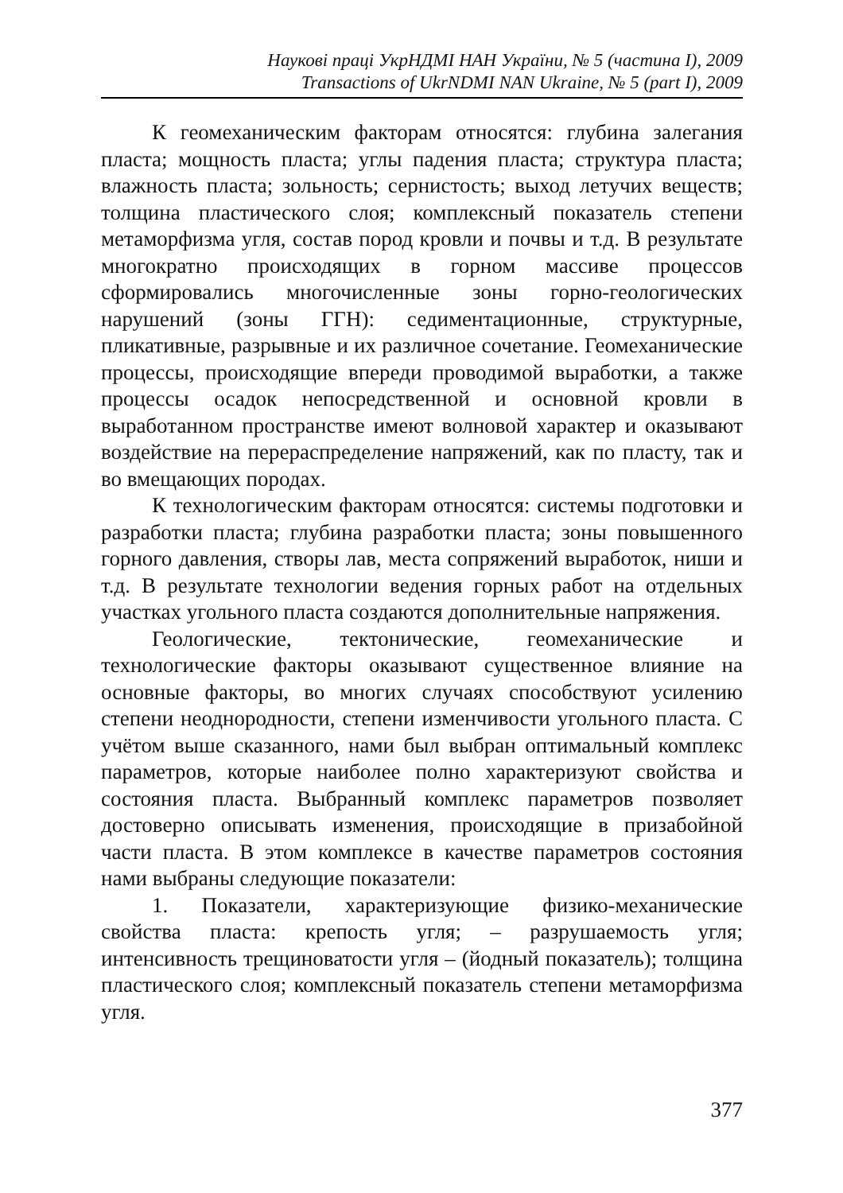Наукові праці УкрНДМІ НАН України, № 5 (частина I), 2009
Transactions of UkrNDMI NAN Ukraine, № 5 (part I), 2009
К геомеханическим факторам относятся: глубина залегания пласта; мощность пласта; углы падения пласта; структура пласта; влажность пласта; зольность; сернистость; выход летучих веществ; толщина пластического слоя; комплексный показатель степени метаморфизма угля, состав пород кровли и почвы и т.д. В результате многократно происходящих в горном массиве процессов сформировались многочисленные зоны горно-геологических нарушений (зоны ГГН): седиментационные, структурные, пликативные, разрывные и их различное сочетание. Геомеханические процессы, происходящие впереди проводимой выработки, а также процессы осадок непосредственной и основной кровли в выработанном пространстве имеют волновой характер и оказывают воздействие на перераспределение напряжений, как по пласту, так и во вмещающих породах.
К технологическим факторам относятся: системы подготовки и разработки пласта; глубина разработки пласта; зоны повышенного горного давления, створы лав, места сопряжений выработок, ниши и т.д. В результате технологии ведения горных работ на отдельных участках угольного пласта создаются дополнительные напряжения.
Геологические, тектонические, геомеханические и технологические факторы оказывают существенное влияние на основные факторы, во многих случаях способствуют усилению степени неоднородности, степени изменчивости угольного пласта. С учётом выше сказанного, нами был выбран оптимальный комплекс параметров, которые наиболее полно характеризуют свойства и состояния пласта. Выбранный комплекс параметров позволяет достоверно описывать изменения, происходящие в призабойной части пласта. В этом комплексе в качестве параметров состояния нами выбраны следующие показатели:
1. Показатели, характеризующие физико-механические свойства пласта: крепость угля; – разрушаемость угля; интенсивность трещиноватости угля – (йодный показатель); толщина пластического слоя; комплексный показатель степени метаморфизма угля.
377